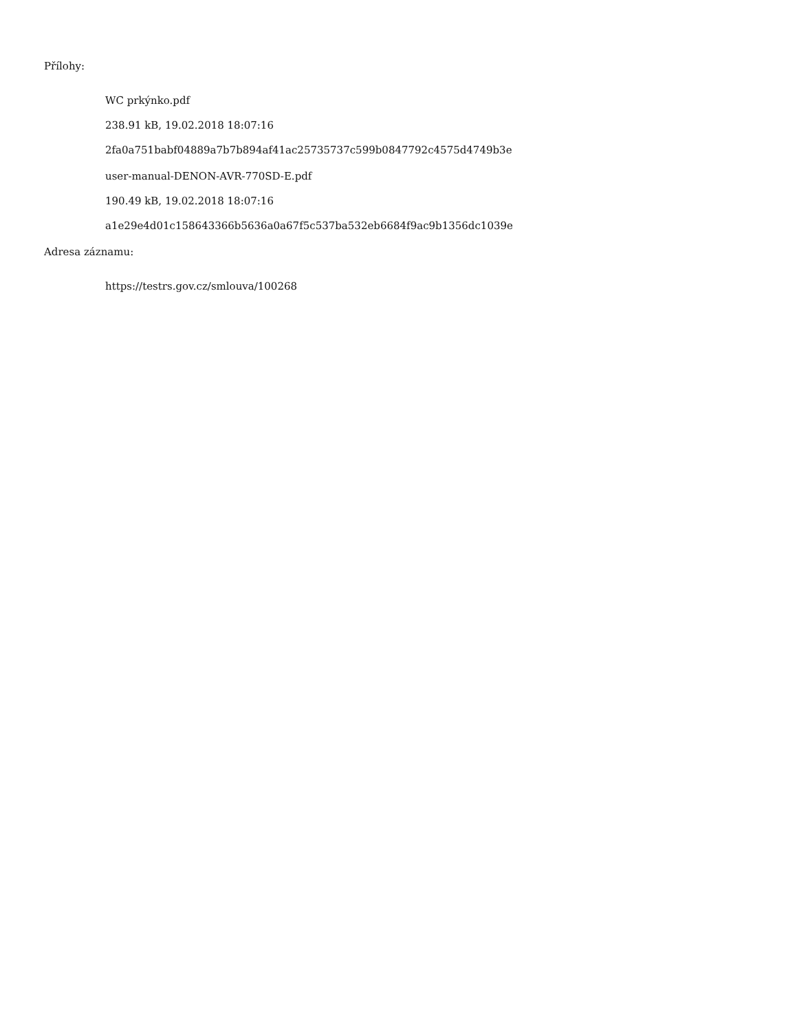Přílohy:
WC prkýnko.pdf
238.91 kB, 19.02.2018 18:07:16
2fa0a751babf04889a7b7b894af41ac25735737c599b0847792c4575d4749b3e
user-manual-DENON-AVR-770SD-E.pdf
190.49 kB, 19.02.2018 18:07:16
a1e29e4d01c158643366b5636a0a67f5c537ba532eb6684f9ac9b1356dc1039e
Adresa záznamu:
https://testrs.gov.cz/smlouva/100268